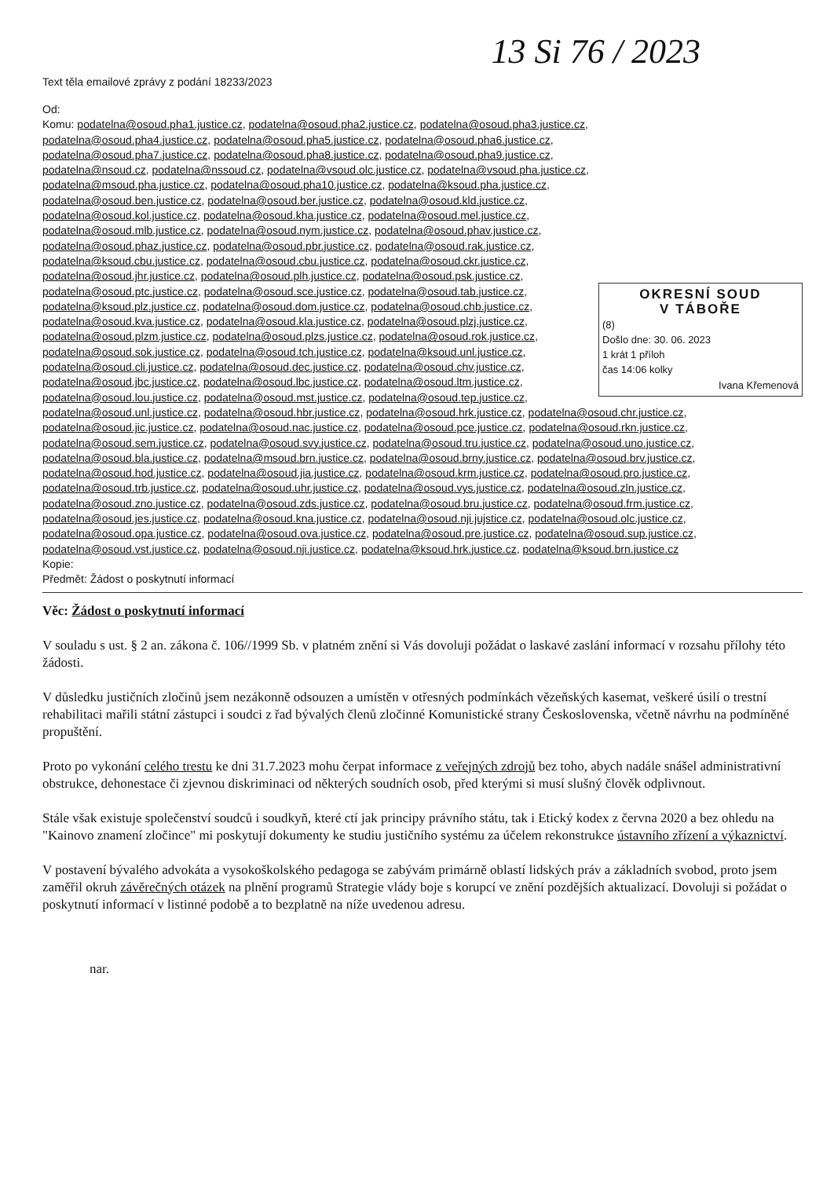13 Si 76 / 2023
Text těla emailové zprávy z podání 18233/2023
OKRESNÍ SOUD
V TÁBOŘE
(8)
Došlo dne: 30. 06. 2023
1 krát 1 příloh
čas 14:06 kolky
Ivana Křemenová
Od:
Komu: podatelna@osoud.pha1.justice.cz, podatelna@osoud.pha2.justice.cz, podatelna@osoud.pha3.justice.cz, podatelna@osoud.pha4.justice.cz, podatelna@osoud.pha5.justice.cz, podatelna@osoud.pha6.justice.cz, podatelna@osoud.pha7.justice.cz, podatelna@osoud.pha8.justice.cz, podatelna@osoud.pha9.justice.cz, podatelna@nsoud.cz, podatelna@nssoud.cz, podatelna@vsoud.olc.justice.cz, podatelna@vsoud.pha.justice.cz, podatelna@msoud.pha.justice.cz, podatelna@osoud.pha10.justice.cz, podatelna@ksoud.pha.justice.cz, podatelna@osoud.ben.justice.cz, podatelna@osoud.ber.justice.cz, podatelna@osoud.kld.justice.cz, podatelna@osoud.kol.justice.cz, podatelna@osoud.kha.justice.cz, podatelna@osoud.mel.justice.cz, podatelna@osoud.mlb.justice.cz, podatelna@osoud.nym.justice.cz, podatelna@osoud.phav.justice.cz, podatelna@osoud.phaz.justice.cz, podatelna@osoud.pbr.justice.cz, podatelna@osoud.rak.justice.cz, podatelna@ksoud.cbu.justice.cz, podatelna@osoud.cbu.justice.cz, podatelna@osoud.ckr.justice.cz, podatelna@osoud.jhr.justice.cz, podatelna@osoud.plh.justice.cz, podatelna@osoud.psk.justice.cz, podatelna@osoud.ptc.justice.cz, podatelna@osoud.sce.justice.cz, podatelna@osoud.tab.justice.cz, podatelna@ksoud.plz.justice.cz, podatelna@osoud.dom.justice.cz, podatelna@osoud.chb.justice.cz, podatelna@osoud.kva.justice.cz, podatelna@osoud.kla.justice.cz, podatelna@osoud.plzj.justice.cz, podatelna@osoud.plzm.justice.cz, podatelna@osoud.plzs.justice.cz, podatelna@osoud.rok.justice.cz, podatelna@osoud.sok.justice.cz, podatelna@osoud.tch.justice.cz, podatelna@ksoud.unl.justice.cz, podatelna@osoud.cli.justice.cz, podatelna@osoud.dec.justice.cz, podatelna@osoud.chv.justice.cz, podatelna@osoud.jbc.justice.cz, podatelna@osoud.lbc.justice.cz, podatelna@osoud.ltm.justice.cz, podatelna@osoud.lou.justice.cz, podatelna@osoud.mst.justice.cz, podatelna@osoud.tep.justice.cz, podatelna@osoud.unl.justice.cz, podatelna@osoud.hbr.justice.cz, podatelna@osoud.hrk.justice.cz, podatelna@osoud.chr.justice.cz, podatelna@osoud.jic.justice.cz, podatelna@osoud.nac.justice.cz, podatelna@osoud.pce.justice.cz, podatelna@osoud.rkn.justice.cz, podatelna@osoud.sem.justice.cz, podatelna@osoud.svy.justice.cz, podatelna@osoud.tru.justice.cz, podatelna@osoud.uno.justice.cz, podatelna@osoud.bla.justice.cz, podatelna@msoud.brn.justice.cz, podatelna@osoud.brny.justice.cz, podatelna@osoud.brv.justice.cz, podatelna@osoud.hod.justice.cz, podatelna@osoud.jia.justice.cz, podatelna@osoud.krm.justice.cz, podatelna@osoud.pro.justice.cz, podatelna@osoud.trb.justice.cz, podatelna@osoud.uhr.justice.cz, podatelna@osoud.vys.justice.cz, podatelna@osoud.zln.justice.cz, podatelna@osoud.zno.justice.cz, podatelna@osoud.zds.justice.cz, podatelna@osoud.bru.justice.cz, podatelna@osoud.frm.justice.cz, podatelna@osoud.jes.justice.cz, podatelna@osoud.kna.justice.cz, podatelna@osoud.nji.jujstice.cz, podatelna@osoud.olc.justice.cz, podatelna@osoud.opa.justice.cz, podatelna@osoud.ova.justice.cz, podatelna@osoud.pre.justice.cz, podatelna@osoud.sup.justice.cz, podatelna@osoud.vst.justice.cz, podatelna@osoud.nji.justice.cz, podatelna@ksoud.hrk.justice.cz, podatelna@ksoud.brn.justice.cz
Kopie:
Předmět: Žádost o poskytnutí informací
Věc: Žádost o poskytnutí informací
V souladu s ust. § 2 an. zákona č. 106//1999 Sb. v platném znění si Vás dovoluji požádat o laskavé zaslání informací v rozsahu přílohy této žádosti.
V důsledku justičních zločinů jsem nezákonně odsouzen a umístěn v otřesných podmínkách vězeňských kasemat, veškeré úsilí o trestní rehabilitaci mařili státní zástupci i soudci z řad bývalých členů zločinné Komunistické strany Československa, včetně návrhu na podmíněné propuštění.
Proto po vykonání celého trestu ke dni 31.7.2023 mohu čerpat informace z veřejných zdrojů bez toho, abych nadále snášel administrativní obstrukce, dehonestace či zjevnou diskriminaci od některých soudních osob, před kterými si musí slušný člověk odplivnout.
Stále však existuje společenství soudců i soudkyň, které ctí jak principy právního státu, tak i Etický kodex z června 2020 a bez ohledu na "Kainovo znamení zločince" mi poskytují dokumenty ke studiu justičního systému za účelem rekonstrukce ústavního zřízení a výkaznictví.
V postavení bývalého advokáta a vysokoškolského pedagoga se zabývám primárně oblastí lidských práv a základních svobod, proto jsem zaměřil okruh závěrečných otázek na plnění programů Strategie vlády boje s korupcí ve znění pozdějších aktualizací. Dovoluji si požádat o poskytnutí informací v listinné podobě a to bezplatně na níže uvedenou adresu.
nar.